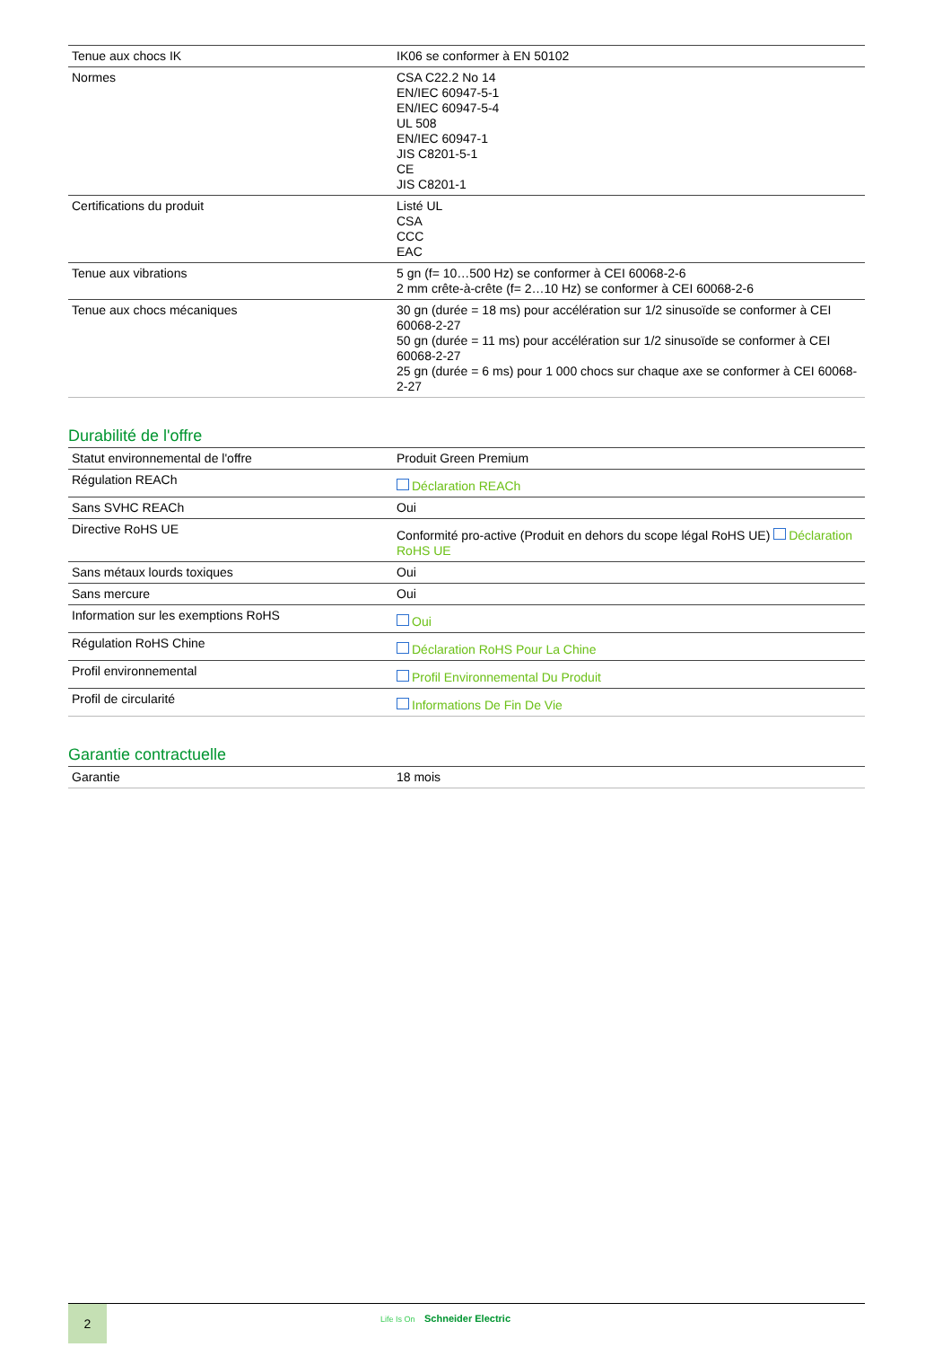| Tenue aux chocs IK | IK06 se conformer à EN 50102 |
| Normes | CSA C22.2 No 14 EN/IEC 60947-5-1 EN/IEC 60947-5-4 UL 508 EN/IEC 60947-1 JIS C8201-5-1 CE JIS C8201-1 |
| Certifications du produit | Listé UL CSA CCC EAC |
| Tenue aux vibrations | 5 gn (f= 10…500 Hz) se conformer à CEI 60068-2-6 2 mm crête-à-crête (f= 2…10 Hz) se conformer à CEI 60068-2-6 |
| Tenue aux chocs mécaniques | 30 gn (durée = 18 ms) pour accélération sur 1/2 sinusoïde se conformer à CEI 60068-2-27 50 gn (durée = 11 ms) pour accélération sur 1/2 sinusoïde se conformer à CEI 60068-2-27 25 gn (durée = 6 ms) pour 1 000 chocs sur chaque axe se conformer à CEI 60068-2-27 |
Durabilité de l'offre
| Statut environnemental de l'offre | Produit Green Premium |
| Régulation REACh | Déclaration REACh |
| Sans SVHC REACh | Oui |
| Directive RoHS UE | Conformité pro-active (Produit en dehors du scope légal RoHS UE) Déclaration RoHS UE |
| Sans métaux lourds toxiques | Oui |
| Sans mercure | Oui |
| Information sur les exemptions RoHS | Oui |
| Régulation RoHS Chine | Déclaration RoHS Pour La Chine |
| Profil environnemental | Profil Environnemental Du Produit |
| Profil de circularité | Informations De Fin De Vie |
Garantie contractuelle
| Garantie | 18 mois |
2 Life Is On Schneider Electric